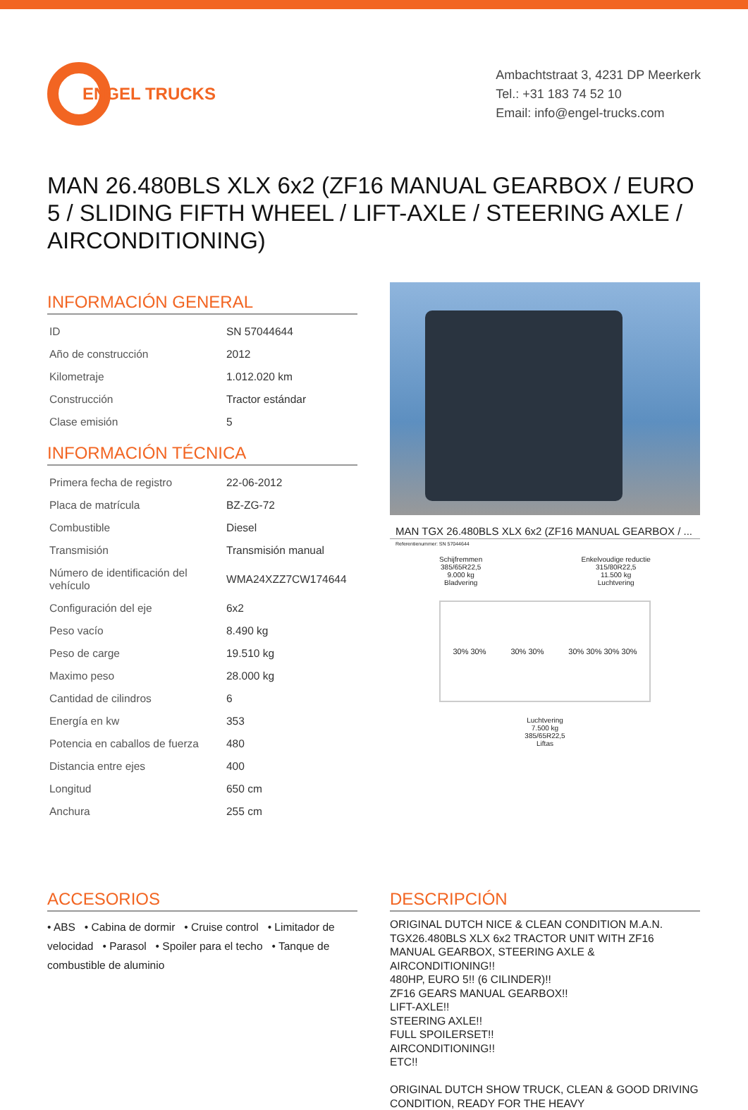ENGEL TRUCKS
Ambachtstraat 3, 4231 DP Meerkerk
Tel.: +31 183 74 52 10
Email: info@engel-trucks.com
MAN 26.480BLS XLX 6x2 (ZF16 MANUAL GEARBOX / EURO 5 / SLIDING FIFTH WHEEL / LIFT-AXLE / STEERING AXLE / AIRCONDITIONING)
INFORMACIÓN GENERAL
| ID | SN 57044644 |
| Año de construcción | 2012 |
| Kilometraje | 1.012.020 km |
| Construcción | Tractor estándar |
| Clase emisión | 5 |
INFORMACIÓN TÉCNICA
| Primera fecha de registro | 22-06-2012 |
| Placa de matrícula | BZ-ZG-72 |
| Combustible | Diesel |
| Transmisión | Transmisión manual |
| Número de identificación del vehículo | WMA24XZZ7CW174644 |
| Configuración del eje | 6x2 |
| Peso vacío | 8.490 kg |
| Peso de carge | 19.510 kg |
| Maximo peso | 28.000 kg |
| Cantidad de cilindros | 6 |
| Energía en kw | 353 |
| Potencia en caballos de fuerza | 480 |
| Distancia entre ejes | 400 |
| Longitud | 650 cm |
| Anchura | 255 cm |
MAN TGX 26.480BLS XLX 6x2 (ZF16 MANUAL GEARBOX / ...
Referentienummer: SN 57044644
Schijfremmen
385/65R22,5
9.000 kg
Bladvering
Enkelvoudige reductie
315/80R22,5
11.500 kg
Luchtvering
30% 30% 30% 30% 30% 30% 30% 30%
Luchtvering
7.500 kg
385/65R22,5
Liftas
ACCESORIOS
• ABS • Cabina de dormir • Cruise control • Limitador de velocidad • Parasol • Spoiler para el techo • Tanque de combustible de aluminio
DESCRIPCIÓN
ORIGINAL DUTCH NICE & CLEAN CONDITION M.A.N. TGX26.480BLS XLX 6x2 TRACTOR UNIT WITH ZF16 MANUAL GEARBOX, STEERING AXLE & AIRCONDITIONING!!
480HP, EURO 5!! (6 CILINDER)!!
ZF16 GEARS MANUAL GEARBOX!!
LIFT-AXLE!!
STEERING AXLE!!
FULL SPOILERSET!!
AIRCONDITIONING!!
ETC!!
ORIGINAL DUTCH SHOW TRUCK, CLEAN & GOOD DRIVING CONDITION, READY FOR THE HEAVY